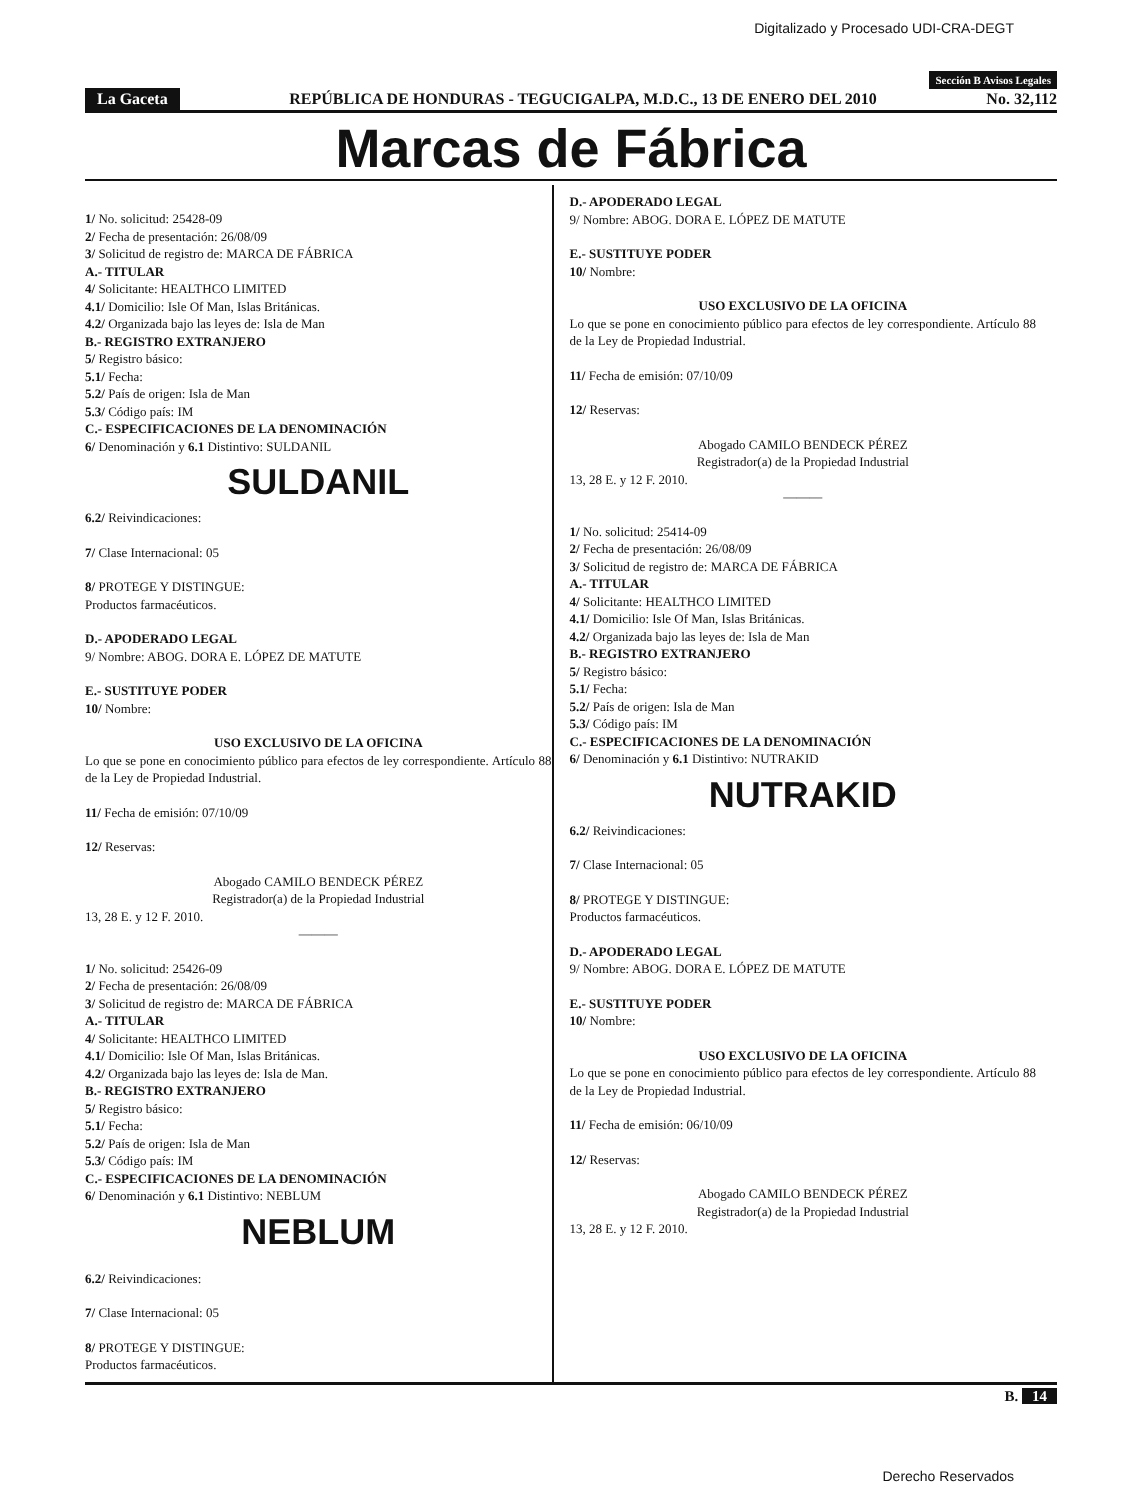Digitalizado y Procesado UDI-CRA-DEGT
Sección B Avisos Legales
La Gaceta REPÚBLICA DE HONDURAS - TEGUCIGALPA, M.D.C., 13 DE ENERO DEL 2010 No. 32,112
Marcas de Fábrica
1/ No. solicitud: 25428-09
2/ Fecha de presentación: 26/08/09
3/ Solicitud de registro de: MARCA DE FÁBRICA
A.- TITULAR
4/ Solicitante: HEALTHCO LIMITED
4.1/ Domicilio: Isle Of Man, Islas Británicas.
4.2/ Organizada bajo las leyes de: Isla de Man
B.- REGISTRO EXTRANJERO
5/ Registro básico:
5.1/ Fecha:
5.2/ País de origen: Isla de Man
5.3/ Código país: IM
C.- ESPECIFICACIONES DE LA DENOMINACIÓN
6/ Denominación y 6.1 Distintivo: SULDANIL
SULDANIL
6.2/ Reivindicaciones:
7/ Clase Internacional: 05
8/ PROTEGE Y DISTINGUE:
Productos farmacéuticos.
D.- APODERADO LEGAL
9/ Nombre: ABOG. DORA E. LÓPEZ DE MATUTE
E.- SUSTITUYE PODER
10/ Nombre:
USO EXCLUSIVO DE LA OFICINA
Lo que se pone en conocimiento público para efectos de ley correspondiente. Artículo 88 de la Ley de Propiedad Industrial.
11/ Fecha de emisión: 07/10/09
12/ Reservas:
Abogado CAMILO BENDECK PÉREZ
Registrador(a) de la Propiedad Industrial
13, 28 E. y 12 F. 2010.
———
1/ No. solicitud: 25426-09
2/ Fecha de presentación: 26/08/09
3/ Solicitud de registro de: MARCA DE FÁBRICA
A.- TITULAR
4/ Solicitante: HEALTHCO LIMITED
4.1/ Domicilio: Isle Of Man, Islas Británicas.
4.2/ Organizada bajo las leyes de: Isla de Man.
B.- REGISTRO EXTRANJERO
5/ Registro básico:
5.1/ Fecha:
5.2/ País de origen: Isla de Man
5.3/ Código país: IM
C.- ESPECIFICACIONES DE LA DENOMINACIÓN
6/ Denominación y 6.1 Distintivo: NEBLUM
NEBLUM
6.2/ Reivindicaciones:
7/ Clase Internacional: 05
8/ PROTEGE Y DISTINGUE:
Productos farmacéuticos.
D.- APODERADO LEGAL
9/ Nombre: ABOG. DORA E. LÓPEZ DE MATUTE
E.- SUSTITUYE PODER
10/ Nombre:
USO EXCLUSIVO DE LA OFICINA
Lo que se pone en conocimiento público para efectos de ley correspondiente. Artículo 88 de la Ley de Propiedad Industrial.
11/ Fecha de emisión: 07/10/09
12/ Reservas:
Abogado CAMILO BENDECK PÉREZ
Registrador(a) de la Propiedad Industrial
13, 28 E. y 12 F. 2010.
———
1/ No. solicitud: 25414-09
2/ Fecha de presentación: 26/08/09
3/ Solicitud de registro de: MARCA DE FÁBRICA
A.- TITULAR
4/ Solicitante: HEALTHCO LIMITED
4.1/ Domicilio: Isle Of Man, Islas Británicas.
4.2/ Organizada bajo las leyes de: Isla de Man
B.- REGISTRO EXTRANJERO
5/ Registro básico:
5.1/ Fecha:
5.2/ País de origen: Isla de Man
5.3/ Código país: IM
C.- ESPECIFICACIONES DE LA DENOMINACIÓN
6/ Denominación y 6.1 Distintivo: NUTRAKID
NUTRAKID
6.2/ Reivindicaciones:
7/ Clase Internacional: 05
8/ PROTEGE Y DISTINGUE:
Productos farmacéuticos.
D.- APODERADO LEGAL
9/ Nombre: ABOG. DORA E. LÓPEZ DE MATUTE
E.- SUSTITUYE PODER
10/ Nombre:
USO EXCLUSIVO DE LA OFICINA
Lo que se pone en conocimiento público para efectos de ley correspondiente. Artículo 88 de la Ley de Propiedad Industrial.
11/ Fecha de emisión: 06/10/09
12/ Reservas:
Abogado CAMILO BENDECK PÉREZ
Registrador(a) de la Propiedad Industrial
13, 28 E. y 12 F. 2010.
B. 14
Derecho Reservados